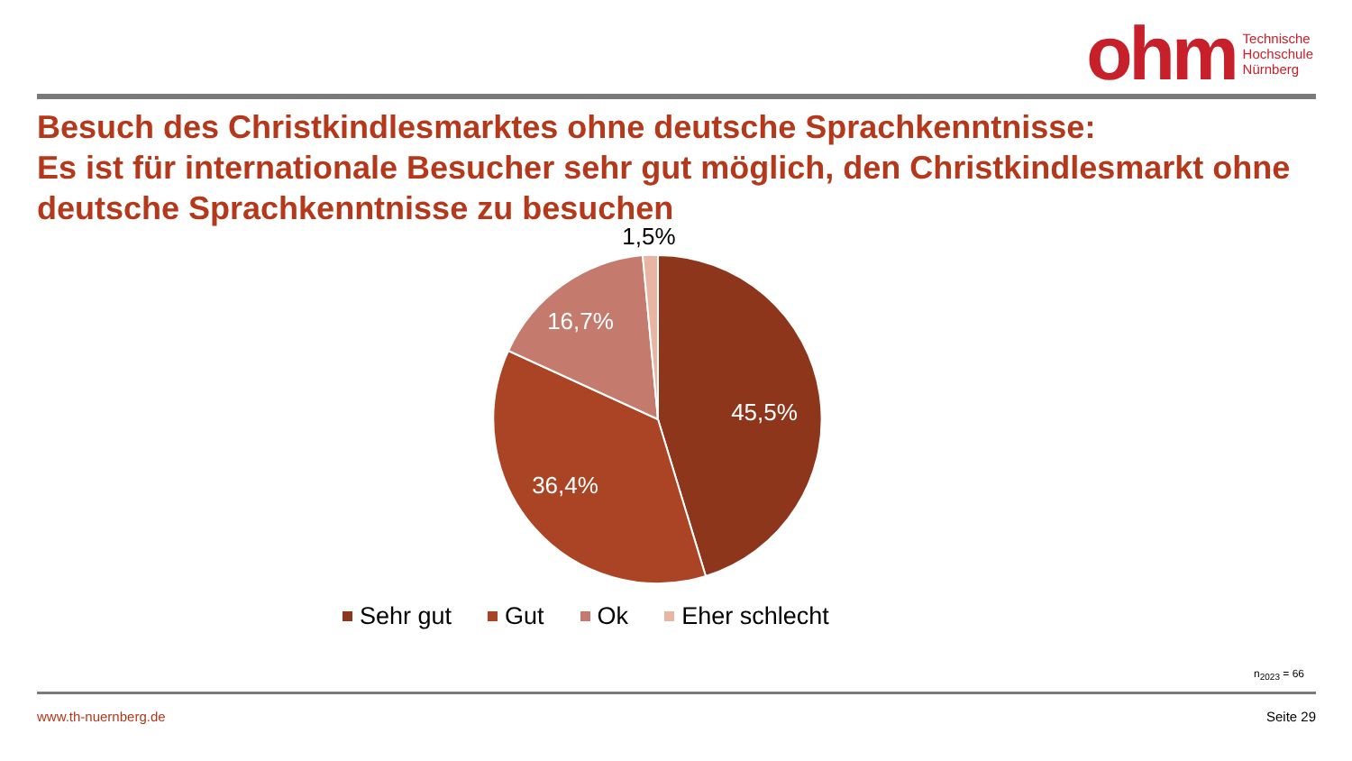ohm
Technische
Hochschule
Nürnberg
Besuch des Christkindlesmarktes ohne deutsche Sprachkenntnisse:
Es ist für internationale Besucher sehr gut möglich, den Christkindlesmarkt ohne deutsche Sprachkenntnisse zu besuchen
1,5%
16,7%
45,5%
36,4%
Sehr gut Gut Ok Eher schlecht
n<sub>2023</sub> = 66
www.th-nuernberg.de Seite 29